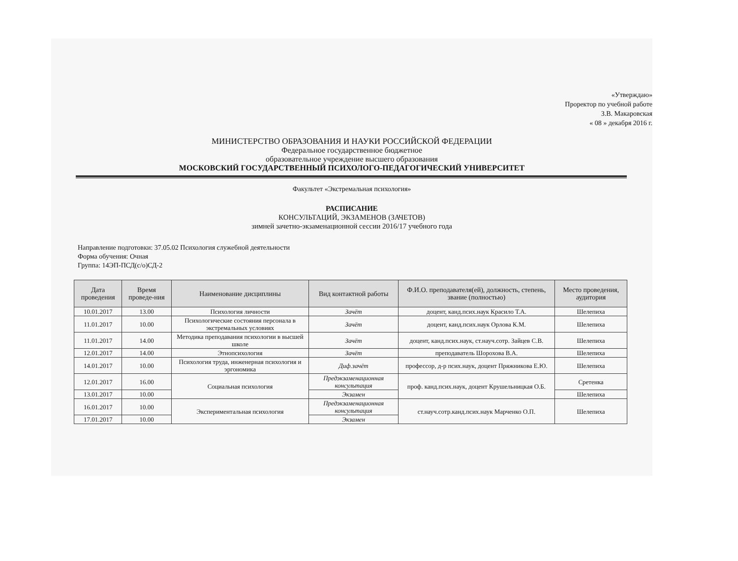«Утверждаю»
Проректор по учебной работе
З.В. Макаровская
« 08 » декабря 2016 г.
МИНИСТЕРСТВО ОБРАЗОВАНИЯ И НАУКИ РОССИЙСКОЙ ФЕДЕРАЦИИ
Федеральное государственное бюджетное
образовательное учреждение высшего образования
МОСКОВСКИЙ ГОСУДАРСТВЕННЫЙ ПСИХОЛОГО-ПЕДАГОГИЧЕСКИЙ УНИВЕРСИТЕТ
Факультет «Экстремальная психология»
РАСПИСАНИЕ
КОНСУЛЬТАЦИЙ, ЭКЗАМЕНОВ (ЗАЧЕТОВ)
зимней зачетно-экзаменационной сессии 2016/17 учебного года
Направление подготовки: 37.05.02 Психология служебной деятельности
Форма обучения: Очная
Группа: 14ЭП-ПСД(с/о)СД-2
| Дата проведения | Время проведе-ния | Наименование дисциплины | Вид контактной работы | Ф.И.О. преподавателя(ей), должность, степень, звание (полностью) | Место проведения, аудитория |
| --- | --- | --- | --- | --- | --- |
| 10.01.2017 | 13.00 | Психология личности | Зачёт | доцент, канд.псих.наук Красило Т.А. | Шелепиха |
| 11.01.2017 | 10.00 | Психологические состояния персонала в экстремальных условиях | Зачёт | доцент, канд.псих.наук Орлова К.М. | Шелепиха |
| 11.01.2017 | 14.00 | Методика преподавания психологии в высшей школе | Зачёт | доцент, канд.псих.наук, ст.науч.сотр. Зайцев С.В. | Шелепиха |
| 12.01.2017 | 14.00 | Этнопсихология | Зачёт | преподаватель Шорохова В.А. | Шелепиха |
| 14.01.2017 | 10.00 | Психология труда, инженерная психология и эргономика | Диф.зачёт | профессор, д-р псих.наук, доцент Пряжникова Е.Ю. | Шелепиха |
| 12.01.2017 | 16.00 | Социальная психология | Предэкзаменационная консультация | проф. канд.псих.наук, доцент Крушельницкая О.Б. | Сретенка |
| 13.01.2017 | 10.00 | | Экзамен | | Шелепиха |
| 16.01.2017 | 10.00 | Экспериментальная психология | Предэкзаменационная консультация | ст.науч.сотр.канд.псих.наук Марченко О.П. | Шелепиха |
| 17.01.2017 | 10.00 | | Экзамен | | |